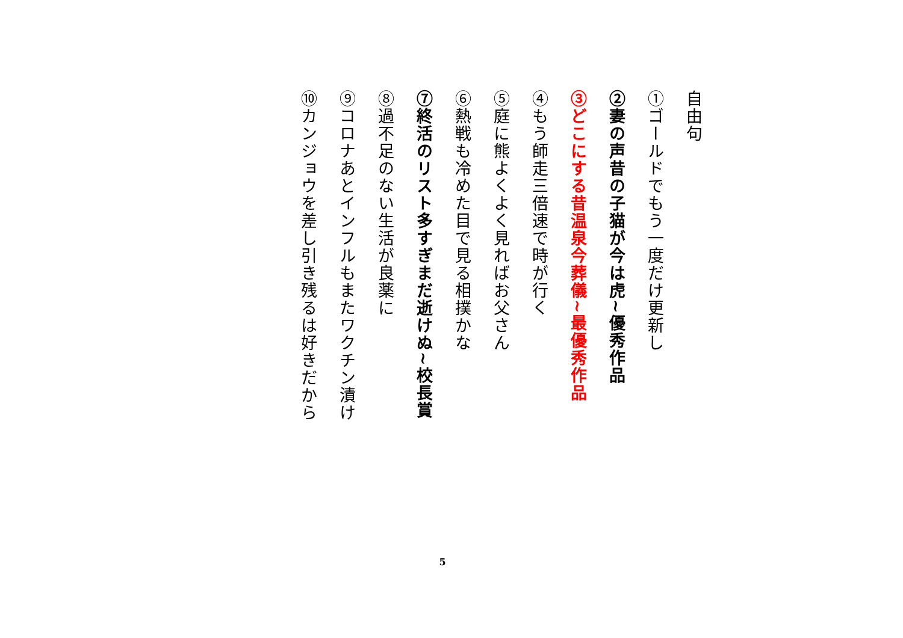自由句
①ゴールドでもう一度だけ更新し
②妻の声昔の子猫が今は虎~優秀作品
③どこにする昔温泉今葬儀~最優秀作品
④もう師走三倍速で時が行く
⑤庭に熊よくよく見ればお父さん
⑥熱戦も冷めた目で見る相撲かな
⑦終活のリスト多すぎまだ逝けぬ~校長賞
⑧過不足のない生活が良薬に
⑨コロナあとインフルもまたワクチン漬け
⑩カンジョウを差し引き残るは好きだから
5